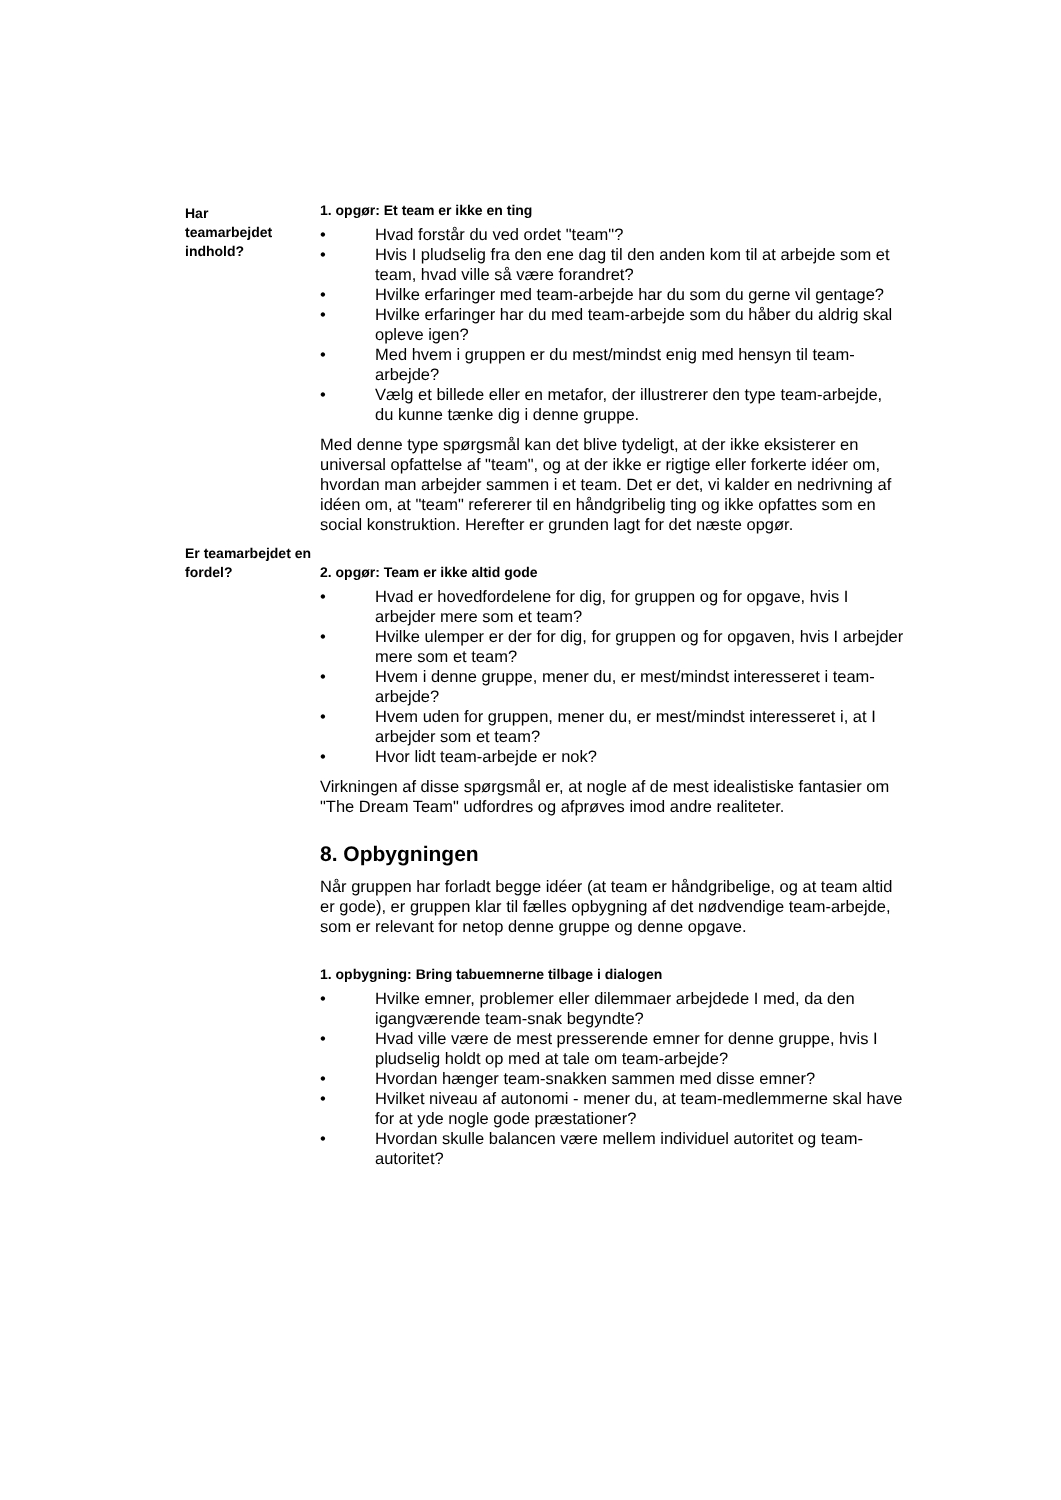Har
teamarbejdet
indhold?
1. opgør: Et team er ikke en ting
• Hvad forstår du ved ordet "team"?
• Hvis I pludselig fra den ene dag til den anden kom til at arbejde som et team, hvad ville så være forandret?
• Hvilke erfaringer med team-arbejde har du som du gerne vil gentage?
• Hvilke erfaringer har du med team-arbejde som du håber du aldrig skal opleve igen?
• Med hvem i gruppen er du mest/mindst enig med hensyn til team-arbejde?
• Vælg et billede eller en metafor, der illustrerer den type team-arbejde, du kunne tænke dig i denne gruppe.
Med denne type spørgsmål kan det blive tydeligt, at der ikke eksisterer en universal opfattelse af "team", og at der ikke er rigtige eller forkerte idéer om, hvordan man arbejder sammen i et team. Det er det, vi kalder en nedrivning af idéen om, at "team" refererer til en håndgribelig ting og ikke opfattes som en social konstruktion. Herefter er grunden lagt for det næste opgør.
Er teamarbejdet en fordel?
2. opgør: Team er ikke altid gode
• Hvad er hovedfordelene for dig, for gruppen og for opgave, hvis I arbejder mere som et team?
• Hvilke ulemper er der for dig, for gruppen og for opgaven, hvis I arbejder mere som et team?
• Hvem i denne gruppe, mener du, er mest/mindst interesseret i team-arbejde?
• Hvem uden for gruppen, mener du, er mest/mindst interesseret i, at I arbejder som et team?
• Hvor lidt team-arbejde er nok?
Virkningen af disse spørgsmål er, at nogle af de mest idealistiske fantasier om "The Dream Team" udfordres og afprøves imod andre realiteter.
8. Opbygningen
Når gruppen har forladt begge idéer (at team er håndgribelige, og at team altid er gode), er gruppen klar til fælles opbygning af det nødvendige team-arbejde, som er relevant for netop denne gruppe og denne opgave.
1. opbygning: Bring tabuemnerne tilbage i dialogen
• Hvilke emner, problemer eller dilemmaer arbejdede I med, da den igangværende team-snak begyndte?
• Hvad ville være de mest presserende emner for denne gruppe, hvis I pludselig holdt op med at tale om team-arbejde?
• Hvordan hænger team-snakken sammen med disse emner?
• Hvilket niveau af autonomi - mener du, at team-medlemmerne skal have for at yde nogle gode præstationer?
• Hvordan skulle balancen være mellem individuel autoritet og team-autoritet?